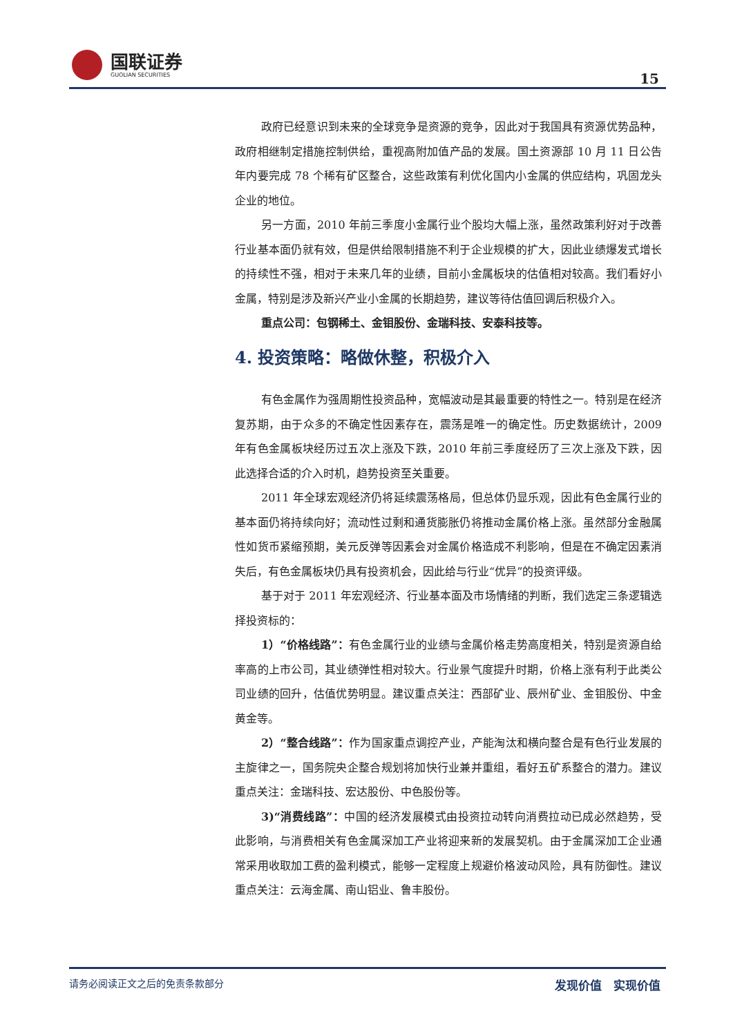国联证券
GUOLIAN SECURITIES
15
政府已经意识到未来的全球竞争是资源的竞争，因此对于我国具有资源优势品种，政府相继制定措施控制供给，重视高附加值产品的发展。国土资源部 10 月 11 日公告年内要完成 78 个稀有矿区整合，这些政策有利优化国内小金属的供应结构，巩固龙头企业的地位。
另一方面，2010 年前三季度小金属行业个股均大幅上涨，虽然政策利好对于改善行业基本面仍就有效，但是供给限制措施不利于企业规模的扩大，因此业绩爆发式增长的持续性不强，相对于未来几年的业绩，目前小金属板块的估值相对较高。我们看好小金属，特别是涉及新兴产业小金属的长期趋势，建议等待估值回调后积极介入。
重点公司：包钢稀土、金钼股份、金瑞科技、安泰科技等。
4. 投资策略：略做休整，积极介入
有色金属作为强周期性投资品种，宽幅波动是其最重要的特性之一。特别是在经济复苏期，由于众多的不确定性因素存在，震荡是唯一的确定性。历史数据统计，2009 年有色金属板块经历过五次上涨及下跌，2010 年前三季度经历了三次上涨及下跌，因此选择合适的介入时机，趋势投资至关重要。
2011 年全球宏观经济仍将延续震荡格局，但总体仍显乐观，因此有色金属行业的基本面仍将持续向好；流动性过剩和通货膨胀仍将推动金属价格上涨。虽然部分金融属性如货币紧缩预期，美元反弹等因素会对金属价格造成不利影响，但是在不确定因素消失后，有色金属板块仍具有投资机会，因此给与行业“优异”的投资评级。
基于对于 2011 年宏观经济、行业基本面及市场情绪的判断，我们选定三条逻辑选择投资标的：
1）“价格线路”：有色金属行业的业绩与金属价格走势高度相关，特别是资源自给率高的上市公司，其业绩弹性相对较大。行业景气度提升时期，价格上涨有利于此类公司业绩的回升，估值优势明显。建议重点关注：西部矿业、辰州矿业、金钼股份、中金黄金等。
2）“整合线路”：作为国家重点调控产业，产能淘汰和横向整合是有色行业发展的主旋律之一，国务院央企整合规划将加快行业兼并重组，看好五矿系整合的潜力。建议重点关注：金瑞科技、宏达股份、中色股份等。
3)“消费线路”：中国的经济发展模式由投资拉动转向消费拉动已成必然趋势，受此影响，与消费相关有色金属深加工产业将迎来新的发展契机。由于金属深加工企业通常采用收取加工费的盈利模式，能够一定程度上规避价格波动风险，具有防御性。建议重点关注：云海金属、南山铝业、鲁丰股份。
请务必阅读正文之后的免责条款部分 发现价值　实现价值